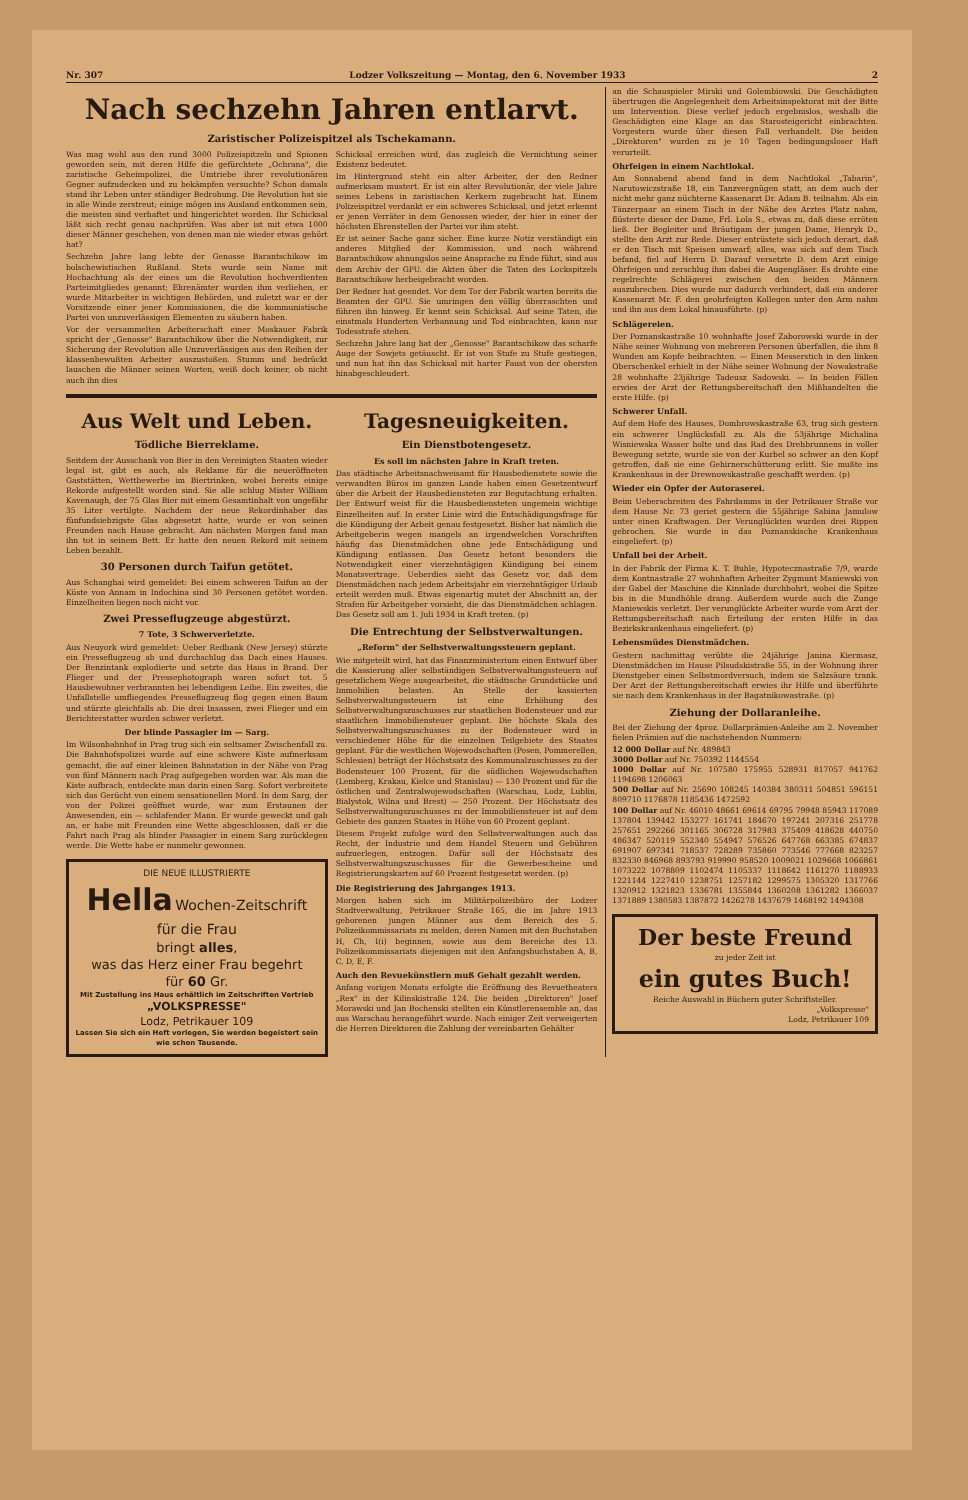Nr. 307 Lodzer Volkszeitung — Montag, den 6. November 1933 2
Nach sechzehn Jahren entlarvt.
Zaristischer Polizeispitzel als Tschekamann.
Was mag wohl aus den rund 3000 Polizeispitzeln und Spionen geworden sein, mit deren Hilfe die gefürchtete „Ochrana", die zaristische Geheimpolizei, die Umtriebe ihrer revolutionären Gegner aufzudecken und zu bekämpfen versuchte? Schon damals stand ihr Leben unter ständiger Bedrohung. Die Revolution hat sie in alle Winde zerstreut; einige mögen ins Ausland entkommen sein, die meisten sind verhaftet und hingerichtet worden. Ihr Schicksal läßt sich recht genau nachprüfen. Was aber ist mit etwa 1000 dieser Männer geschehen, von denen man nie wieder etwas gehört hat?
Sechzehn Jahre lang lebte der Genosse Barantschikow im bolschewistischen Rußland. Stets wurde sein Name mit Hochachtung als der eines um die Revolution hochverdienten Parteimitgliedes genannt; Ehrenämter wurden ihm verliehen, er wurde Mitarbeiter in wichtigen Behörden, und zuletzt war er der Vorsitzende einer jener Kommissionen, die die kommunistische Partei von unzuverlässigen Elementen zu säubern haben.
Vor der versammelten Arbeiterschaft einer Moskauer Fabrik spricht der „Genosse" Barantschikow über die Notwendigkeit, zur Sicherung der Revolution alle Unzuverlässigen aus den Reihen der klassenbewußten Arbeiter auszustoßen. Stumm und bedrückt lauschen die Männer seinen Worten, weiß doch keiner, ob nicht auch ihn dies
Schicksal erreichen wird, das zugleich die Vernichtung seiner Existenz bedeutet.
Im Hintergrund steht ein alter Arbeiter, der den Redner aufmerksam mustert. Er ist ein alter Revolutionär, der viele Jahre seines Lebens in zaristischen Kerkern zugebracht hat. Einem Polizeispitzel verdankt er ein schweres Schicksal, und jetzt erkennt er jenen Verräter in dem Genossen wieder, der hier in einer der höchsten Ehrenstellen der Partei vor ihm steht.
Er ist seiner Sache ganz sicher. Eine kurze Notiz verständigt ein anderes Mitglied der Kommission, und noch während Barantschikow ahnungslos seine Ansprache zu Ende führt, sind aus dem Archiv der GPU. die Akten über die Taten des Lockspitzels Barantschikow herbeigebracht worden.
Der Redner hat geendet. Vor dem Tor der Fabrik warten bereits die Beamten der GPU. Sie umringen den völlig überraschten und führen ihn hinweg. Er kennt sein Schicksal. Auf seine Taten, die einstmals Hunderten Verbannung und Tod einbrachten, kann nur Todesstrafe stehen.
Sechzehn Jahre lang hat der „Genosse" Barantschikow das scharfe Auge der Sowjets getäuscht. Er ist von Stufe zu Stufe gestiegen, und nun hat ihn das Schicksal mit harter Faust von der obersten hinabgeschleudert.
Aus Welt und Leben.
Tödliche Bierreklame.
Seitdem der Ausschank von Bier in den Vereinigten Staaten wieder legal ist, gibt es auch, als Reklame für die neueröffneten Gaststätten, Wettbewerbe im Biertrinken, wobei bereits einige Rekorde aufgestellt worden sind. Sie alle schlug Mister William Kavenaugh, der 75 Glas Bier mit einem Gesamtinhalt von ungefähr 35 Liter vertilgte. Nachdem der neue Rekordinhaber das fünfundsiebzigste Glas abgesetzt hatte, wurde er von seinen Freunden nach Hause gebracht. Am nächsten Morgen fand man ihn tot in seinem Bett. Er hatte den neuen Rekord mit seinem Leben bezahlt.
30 Personen durch Taifun getötet.
Aus Schanghai wird gemeldet: Bei einem schweren Taifun an der Küste von Annam in Indochina sind 30 Personen getötet worden. Einzelheiten liegen noch nicht vor.
Zwei Presseflugzeuge abgestürzt.
7 Tote, 3 Schwerverletzte.
Aus Neuyork wird gemeldet: Ueber Redbank (New Jersey) stürzte ein Presseflugzeug ab und durchschlug das Dach eines Hauses. Der Benzintank explodierte und setzte das Haus in Brand. Der Flieger und der Pressephotograph waren sofort tot. 5 Hausbewohner verbrannten bei lebendigem Leibe. Ein zweites, die Unfallstelle umfliegendes Presseflugzeug flog gegen einen Baum und stürzte gleichfalls ab. Die drei Insassen, zwei Flieger und ein Berichterstatter wurden schwer verletzt.
Der blinde Passagier im — Sarg.
Im Wilsonbahnhof in Prag trug sich ein seltsamer Zwischenfall zu. Die Bahnhofspolizei wurde auf eine schwere Kiste aufmerksam gemacht, die auf einer kleinen Bahnstation in der Nähe von Prag von fünf Männern nach Prag aufgegeben worden war. Als man die Kiste aufbrach, entdeckte man darin einen Sarg. Sofort verbreitete sich das Gerücht von einem sensationellen Mord. In dem Sarg, der von der Polizei geöffnet wurde, war zum Erstaunen der Anwesenden, ein — schlafender Mann. Er wurde geweckt und gab an, er habe mit Freunden eine Wette abgeschlossen, daß er die Fahrt nach Prag als blinder Passagier in einem Sarg zurücklegen werde. Die Wette habe er nunmehr gewonnen.
DIE NEUE ILLUSTRIERTE
Hella Wochen-Zeitschrift für die Frau
bringt alles,
was das Herz einer Frau begehrt
für 60 Gr.
Mit Zustellung ins Haus erhältlich im Zeitschriften Vertrieb
„VOLKSPRESSE"
Lodz, Petrikauer 109
Lassen Sie sich ein Heft vorlegen, Sie werden begeistert sein wie schon Tausende.
Tagesneuigkeiten.
Ein Dienstbotengesetz.
Es soll im nächsten Jahre in Kraft treten.
Das städtische Arbeitsnachweisamt für Hausbedienstete sowie die verwandten Büros im ganzen Lande haben einen Gesetzentwurf über die Arbeit der Hausbediensteten zur Begutachtung erhalten. Der Entwurf weist für die Hausbediensteten ungemein wichtige Einzelheiten auf. In erster Linie wird die Entschädigungsfrage für die Kündigung der Arbeit genau festgesetzt. Bisher hat nämlich die Arbeitgeberin wegen mangels an irgendwelchen Vorschriften häufig das Dienstmädchen ohne jede Entschädigung und Kündigung entlassen. Das Gesetz betont besonders die Notwendigkeit einer vierzehntägigen Kündigung bei einem Monatsvertrage. Ueberdies sieht das Gesetz vor, daß dem Dienstmädchen nach jedem Arbeitsjahr ein vierzehntägiger Urlaub erteilt werden muß. Etwas eigenartig mutet der Abschnitt an, der Strafen für Arbeitgeber vorsieht, die das Dienstmädchen schlagen. Das Gesetz soll am 1. Juli 1934 in Kraft treten. (p)
Die Entrechtung der Selbstverwaltungen.
„Reform" der Selbstverwaltungssteuern geplant.
Wie mitgeteilt wird, hat das Finanzministerium einen Entwurf über die Kassierung aller selbständigen Selbstverwaltungssteuern auf gesetzlichem Wege ausgearbeitet, die städtische Grundstücke und Immobilien belasten. An Stelle der kassierten Selbstverwaltungssteuern ist eine Erhöhung des Selbstverwaltungszuschusses zur staatlichen Bodensteuer und zur staatlichen Immobiliensteuer geplant. Die höchste Skala des Selbstverwaltungszuschusses zu der Bodensteuer wird in verschiedener Höhe für die einzelnen Teilgebiete des Staates geplant. Für die westlichen Wojewodschaften (Posen, Pommerellen, Schlesien) beträgt der Höchstsatz des Kommunalzuschusses zu der Bodensteuer 100 Prozent, für die südlichen Wojewodschaften (Lemberg, Krakau, Kielce und Stanislau) — 130 Prozent und für die östlichen und Zentralwojewodschaften (Warschau, Lodz, Lublin, Bialystok, Wilna und Brest) — 250 Prozent. Der Höchstsatz des Selbstverwaltungszuschusses zu der Immobiliensteuer ist auf dem Gebiete des ganzen Staates in Höhe von 60 Prozent geplant.
Diesem Projekt zufolge wird den Selbstverwaltungen auch das Recht, der Industrie und dem Handel Steuern und Gebühren aufzuerlegen, entzogen. Dafür soll der Höchstsatz des Selbstverwaltungszuschusses für die Gewerbescheine und Registrierungskarten auf 60 Prozent festgesetzt werden. (p)
Die Registrierung des Jahrganges 1913.
Morgen haben sich im Militärpolizeibüro der Lodzer Stadtverwaltung, Petrikauer Straße 165, die im Jahre 1913 geborenen jungen Männer aus dem Bereich des 5. Polizeikommissariats zu melden, deren Namen mit den Buchstaben H, Ch, I(i) beginnen, sowie aus dem Bereiche des 13. Polizeikommissariats diejenigen mit den Anfangsbuchstaben A, B, C, D, E, F.
Auch den Revuekünstlern muß Gehalt gezahlt werden.
Anfang vorigen Monats erfolgte die Eröffnung des Revuetheaters „Rex" in der Kilinskistraße 124. Die beiden „Direktoren" Josef Morawski und Jan Bochenski stellten ein Künstlerensemble an, das aus Warschau herangeführt wurde. Nach einiger Zeit verweigerten die Herren Direktoren die Zahlung der vereinbarten Gehälter
an die Schauspieler Mirski und Golembiowski. Die Geschädigten übertrugen die Angelegenheit dem Arbeitsinspektorat mit der Bitte um Intervention. Diese verlief jedoch ergebnislos, weshalb die Geschädigten eine Klage an das Starosteigericht einbrachten. Vorgestern wurde über diesen Fall verhandelt. Die beiden „Direktoren" wurden zu je 10 Tagen bedingungsloser Haft verurteilt.
Ohrfeigen in einem Nachtlokal.
Am Sonnabend abend fand in dem Nachtlokal „Tabarin", Narutowiczstraße 18, ein Tanzvergnügen statt, an dem auch der nicht mehr ganz nüchterne Kassenarzt Dr. Adam B. teilnahm. Als ein Tänzerpaar an einem Tisch in der Nähe des Arztes Platz nahm, flüsterte dieser der Dame, Frl. Lola S., etwas zu, daß diese erröten ließ. Der Begleiter und Bräutigam der jungen Dame, Henryk D., stellte den Arzt zur Rede. Dieser entrüstete sich jedoch derart, daß er den Tisch mit Speisen umwarf; alles, was sich auf dem Tisch befand, fiel auf Herrn D. Darauf versetzte D. dem Arzt einige Ohrfeigen und zerschlug ihm dabei die Augengläser. Es drohte eine regelrechte Schlägerei zwischen den beiden Männern auszubrechen. Dies wurde nur dadurch verhindert, daß ein anderer Kassenarzt Mr. F. den geohrfeigten Kollegen unter den Arm nahm und ihn aus dem Lokal hinausführte. (p)
Schlägereien.
Der Poznanskastraße 10 wohnhafte Josef Zaborowski wurde in der Nähe seiner Wohnung von mehreren Personen überfallen, die ihm 8 Wunden am Kopfe beibrachten. — Einen Messerstich in den linken Oberschenkel erhielt in der Nähe seiner Wohnung der Nowakstraße 28 wohnhafte 23jährige Tadeusz Sadowski. — In beiden Fällen erwies der Arzt der Rettungsbereitschaft den Mißhandelten die erste Hilfe. (p)
Schwerer Unfall.
Auf dem Hofe des Hauses, Dombrowskastraße 63, trug sich gestern ein schwerer Unglücksfall zu. Als die 53jährige Michalina Wisniewska Wasser holte und das Rad des Drehbrunnens in voller Bewegung setzte, wurde sie von der Kurbel so schwer an den Kopf getroffen, daß sie eine Gehirnerschütterung erlitt. Sie mußte ins Krankenhaus in der Drewnowskastraße geschafft werden. (p)
Wieder ein Opfer der Autoraserei.
Beim Ueberschreiten des Fahrdamms in der Petrikauer Straße vor dem Hause Nr. 73 geriet gestern die 55jährige Sabina Jamulow unter einen Kraftwagen. Der Verunglückten wurden drei Rippen gebrochen. Sie wurde in das Poznanskische Krankenhaus eingeliefert. (p)
Unfall bei der Arbeit.
In der Fabrik der Firma K. T. Buhle, Hypotecznastraße 7/9, wurde dem Kontnastraße 27 wohnhaften Arbeiter Zygmunt Maniewski von der Gabel der Maschine die Kinnlade durchbohrt, wobei die Spitze bis in die Mundhöhle drang. Außerdem wurde auch die Zunge Maniewskis verletzt. Der verunglückte Arbeiter wurde vom Arzt der Rettungsbereitschaft nach Erteilung der ersten Hilfe in das Bezirkskrankenhaus eingeliefert. (p)
Lebensmüdes Dienstmädchen.
Gestern nachmittag verübte die 24jährige Janina Kiermasz, Dienstmädchen im Hause Pilsudskistraße 55, in der Wohnung ihrer Dienstgeber einen Selbstmordversuch, indem sie Salzsäure trank. Der Arzt der Rettungsbereitschaft erwies ihr Hilfe und überführte sie nach dem Krankenhaus in der Bagatnikowastraße. (p)
Ziehung der Dollaranleihe.
Bei der Ziehung der 4proz. Dollarprämien-Anleihe am 2. November fielen Prämien auf die nachstehenden Nummern:
12 000 Dollar auf Nr. 489843
3000 Dollar auf Nr. 750392 1144554
1000 Dollar auf Nr. 107580 175955 528931 817057 941762 1194698 1206063
500 Dollar auf Nr. 25690 108245 140384 380311 504851 596151 809710 1176878 1185436 1472592
100 Dollar auf Nr. 46010 48661 69614 69795 79948 85943 117089 137804 139442 153277 161741 184670 197241 207316 251778 257651 292266 301165 306728 317983 375409 418628 440750 486347 520119 552340 554947 576526 647768 663385 674837 691907 697341 718537 728289 735860 773546 777668 823257 832330 846968 893793 919990 958520 1009021 1029668 1066861 1073222 1078809 1102474 1105337 1118642 1161270 1188933 1221144 1227410 1238751 1257182 1299575 1305320 1317766 1320912 1321823 1336781 1355844 1360208 1361282 1366037 1371889 1380583 1387872 1426278 1437679 1468192 1494308
Der beste Freund
zu jeder Zeit ist
ein gutes Buch!
Reiche Auswahl in Büchern guter Schriftsteller.
„Volkspresse"
Lodz, Petrikauer 109